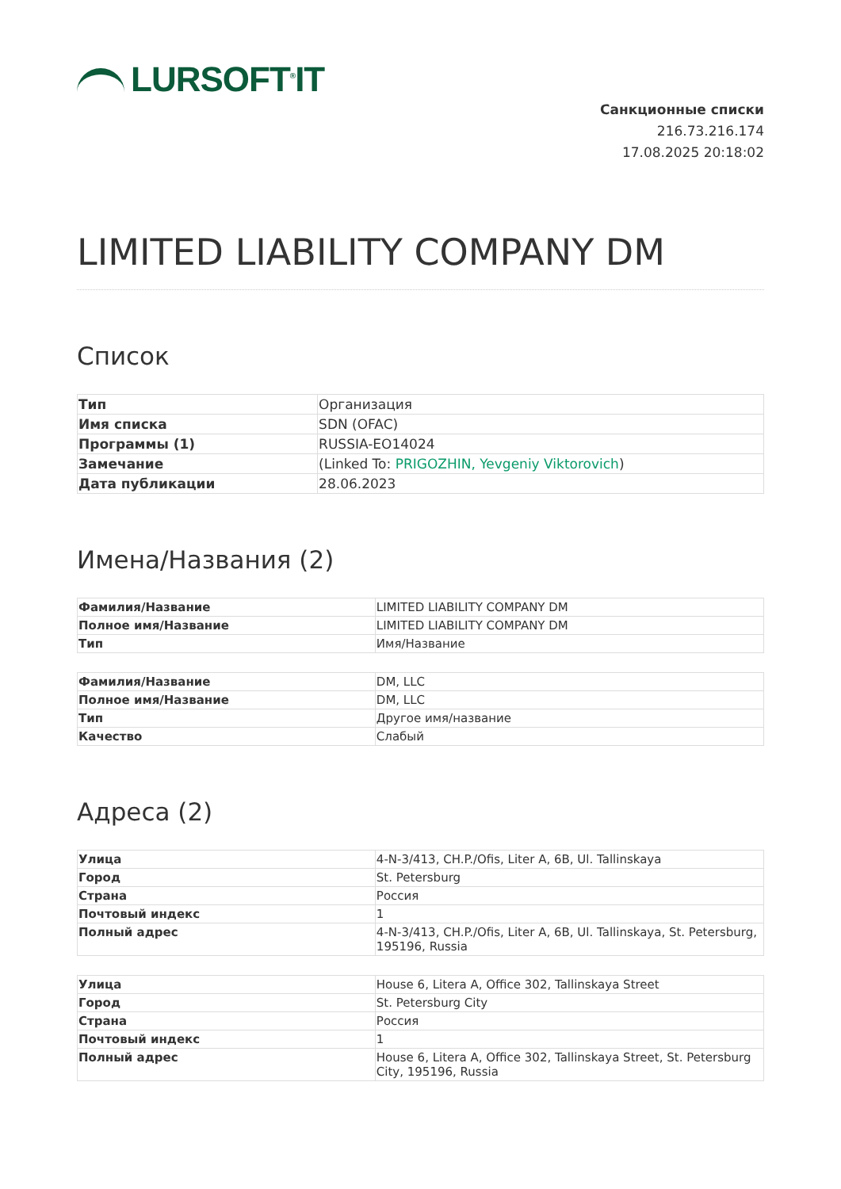LURSOFT<sup>®</sup>IT
Санкционные списки
216.73.216.174
17.08.2025 20:18:02
LIMITED LIABILITY COMPANY DM
Список
| Тип | Организация |
| Имя списка | SDN (OFAC) |
| Программы (1) | RUSSIA-EO14024 |
| Замечание | (Linked To: PRIGOZHIN, Yevgeniy Viktorovich ) |
| Дата публикации | 28.06.2023 |
Имена/Названия (2)
| Фамилия/Название | LIMITED LIABILITY COMPANY DM |
| Полное имя/Название | LIMITED LIABILITY COMPANY DM |
| Тип | Имя/Название |
| Фамилия/Название | DM, LLC |
| Полное имя/Название | DM, LLC |
| Тип | Другое имя/название |
| Качество | Слабый |
Адреса (2)
| Улица | 4-N-3/413, CH.P./Ofis, Liter A, 6B, Ul. Tallinskaya |
| Город | St. Petersburg |
| Страна | Россия |
| Почтовый индекс | 1 |
| Полный адрес | 4-N-3/413, CH.P./Ofis, Liter A, 6B, Ul. Tallinskaya, St. Petersburg, 195196, Russia |
| Улица | House 6, Litera A, Office 302, Tallinskaya Street |
| Город | St. Petersburg City |
| Страна | Россия |
| Почтовый индекс | 1 |
| Полный адрес | House 6, Litera A, Office 302, Tallinskaya Street, St. Petersburg City, 195196, Russia |